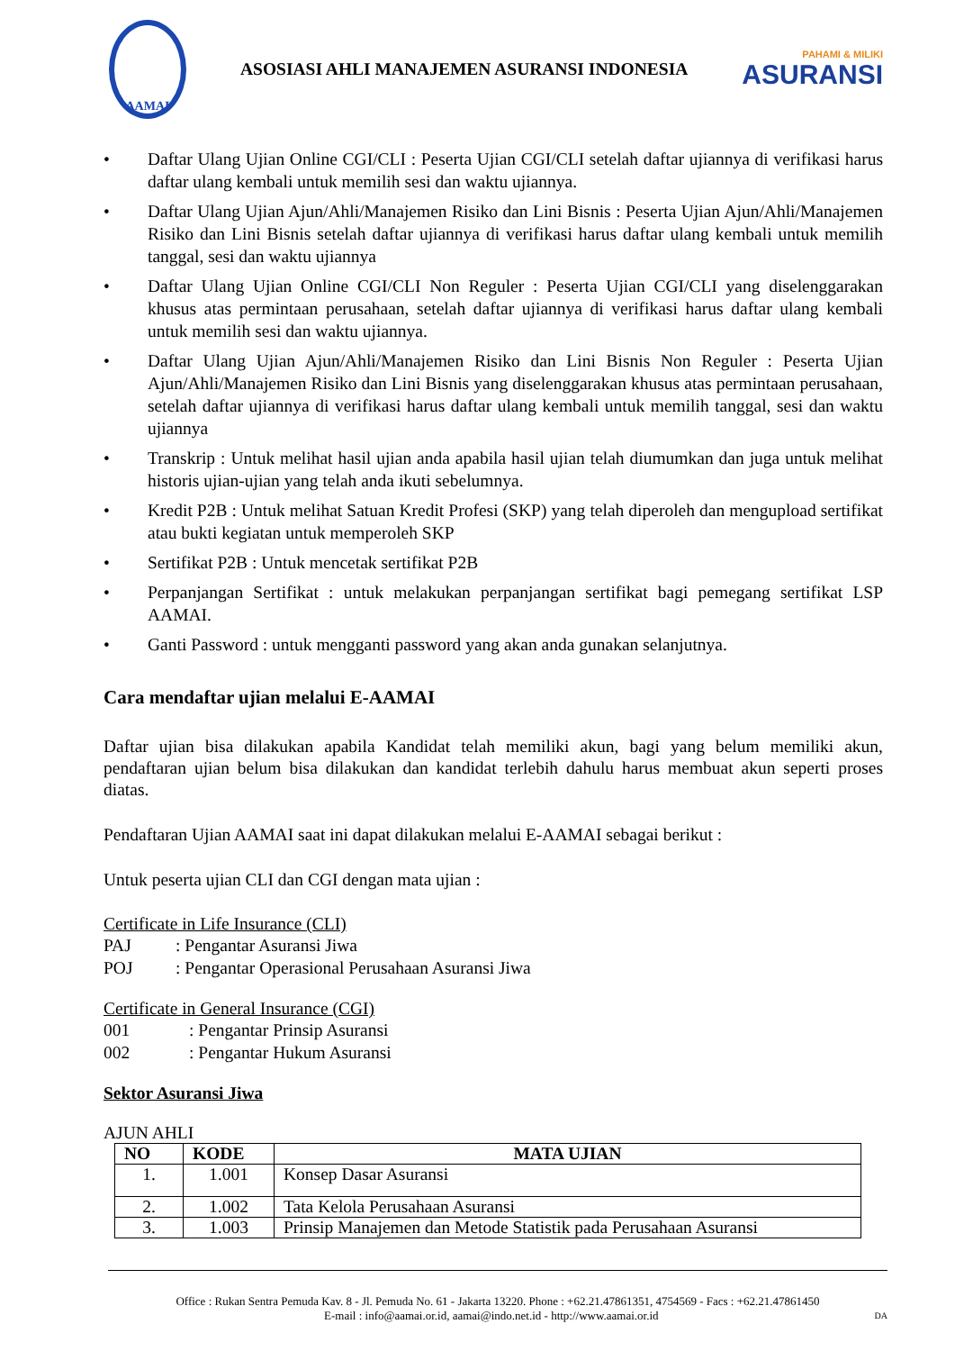AAMAI
ASOSIASI AHLI MANAJEMEN ASURANSI INDONESIA
PAHAMI & MILIKI
ASURANSI
• Daftar Ulang Ujian Online CGI/CLI : Peserta Ujian CGI/CLI setelah daftar ujiannya di verifikasi harus daftar ulang kembali untuk memilih sesi dan waktu ujiannya.
• Daftar Ulang Ujian Ajun/Ahli/Manajemen Risiko dan Lini Bisnis : Peserta Ujian Ajun/Ahli/Manajemen Risiko dan Lini Bisnis setelah daftar ujiannya di verifikasi harus daftar ulang kembali untuk memilih tanggal, sesi dan waktu ujiannya
• Daftar Ulang Ujian Online CGI/CLI Non Reguler : Peserta Ujian CGI/CLI yang diselenggarakan khusus atas permintaan perusahaan, setelah daftar ujiannya di verifikasi harus daftar ulang kembali untuk memilih sesi dan waktu ujiannya.
• Daftar Ulang Ujian Ajun/Ahli/Manajemen Risiko dan Lini Bisnis Non Reguler : Peserta Ujian Ajun/Ahli/Manajemen Risiko dan Lini Bisnis yang diselenggarakan khusus atas permintaan perusahaan, setelah daftar ujiannya di verifikasi harus daftar ulang kembali untuk memilih tanggal, sesi dan waktu ujiannya
• Transkrip : Untuk melihat hasil ujian anda apabila hasil ujian telah diumumkan dan juga untuk melihat historis ujian-ujian yang telah anda ikuti sebelumnya.
• Kredit P2B : Untuk melihat Satuan Kredit Profesi (SKP) yang telah diperoleh dan mengupload sertifikat atau bukti kegiatan untuk memperoleh SKP
• Sertifikat P2B : Untuk mencetak sertifikat P2B
• Perpanjangan Sertifikat : untuk melakukan perpanjangan sertifikat bagi pemegang sertifikat LSP AAMAI.
• Ganti Password : untuk mengganti password yang akan anda gunakan selanjutnya.
Cara mendaftar ujian melalui E-AAMAI
Daftar ujian bisa dilakukan apabila Kandidat telah memiliki akun, bagi yang belum memiliki akun, pendaftaran ujian belum bisa dilakukan dan kandidat terlebih dahulu harus membuat akun seperti proses diatas.
Pendaftaran Ujian AAMAI saat ini dapat dilakukan melalui E-AAMAI sebagai berikut :
Untuk peserta ujian CLI dan CGI dengan mata ujian :
Certificate in Life Insurance (CLI)
PAJ: Pengantar Asuransi Jiwa
POJ: Pengantar Operasional Perusahaan Asuransi Jiwa
Certificate in General Insurance (CGI)
001: Pengantar Prinsip Asuransi
002: Pengantar Hukum Asuransi
Sektor Asuransi Jiwa
AJUN AHLI
| NO | KODE | MATA UJIAN |
| --- | --- | --- |
| 1. | 1.001 | Konsep Dasar Asuransi |
| 2. | 1.002 | Tata Kelola Perusahaan Asuransi |
| 3. | 1.003 | Prinsip Manajemen dan Metode Statistik pada Perusahaan Asuransi |
Office : Rukan Sentra Pemuda Kav. 8 - Jl. Pemuda No. 61 - Jakarta 13220. Phone : +62.21.47861351, 4754569 - Facs : +62.21.47861450
E-mail : info@aamai.or.id, aamai@indo.net.id - http://www.aamai.or.id DA